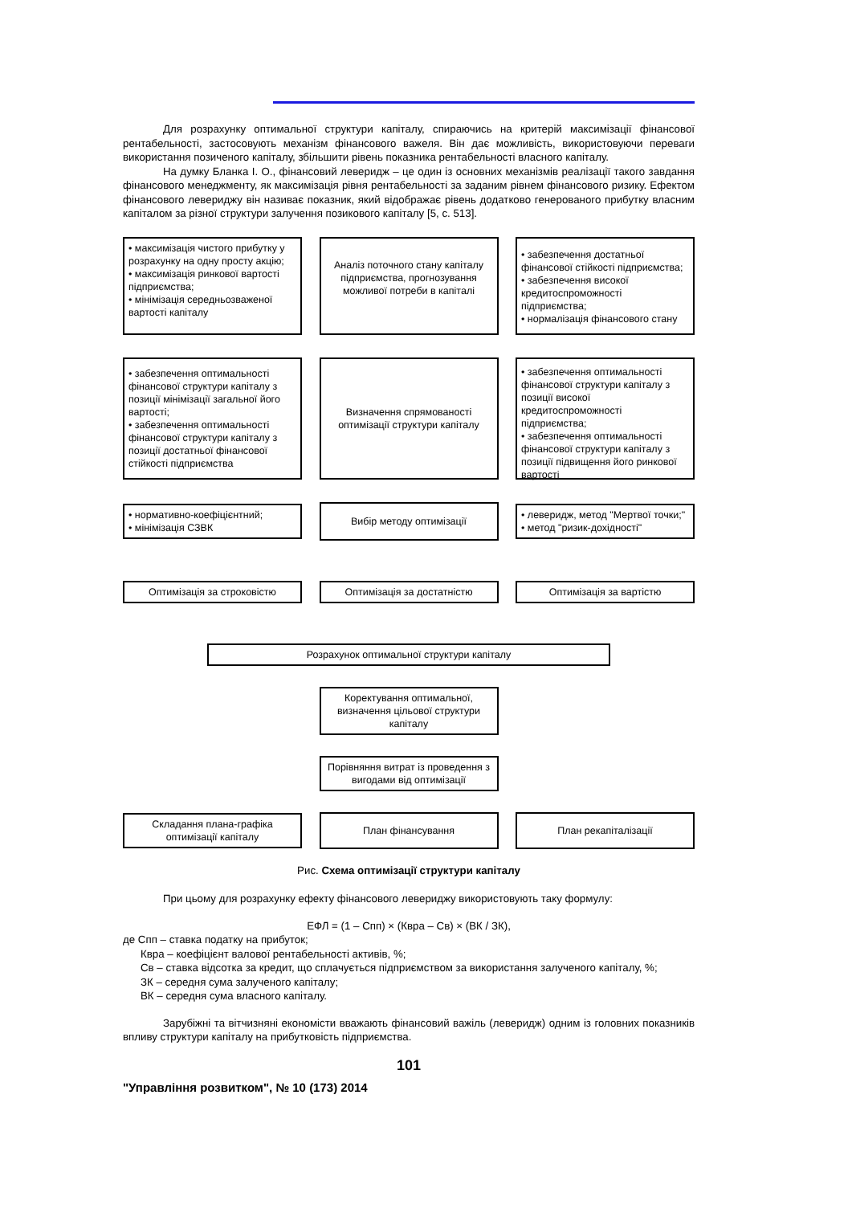Для розрахунку оптимальної структури капіталу, спираючись на критерій максимізації фінансової рентабельності, застосовують механізм фінансового важеля. Він дає можливість, використовуючи переваги використання позиченого капіталу, збільшити рівень показника рентабельності власного капіталу.
На думку Бланка І. О., фінансовий леверидж – це один із основних механізмів реалізації такого завдання фінансового менеджменту, як максимізація рівня рентабельності за заданим рівнем фінансового ризику. Ефектом фінансового левериджу він називає показник, який відображає рівень додатково генерованого прибутку власним капіталом за різної структури залучення позикового капіталу [5, с. 513].
• максимізація чистого прибутку у розрахунку на одну просту акцію;
• максимізація ринкової вартості підприємства;
• мінімізація середньозваженої вартості капіталу
Аналіз поточного стану капіталу підприємства, прогнозування можливої потреби в капіталі
• забезпечення достатньої фінансової стійкості підприємства;
• забезпечення високої кредитоспроможності підприємства;
• нормалізація фінансового стану
• забезпечення оптимальності фінансової структури капіталу з позиції мінімізації загальної його вартості;
• забезпечення оптимальності фінансової структури капіталу з позиції достатньої фінансової стійкості підприємства
Визначення спрямованості оптимізації структури капіталу
• забезпечення оптимальності фінансової структури капіталу з позиції високої кредитоспроможності підприємства;
• забезпечення оптимальності фінансової структури капіталу з позиції підвищення його ринкової вартості
• нормативно-коефіцієнтний;
• мінімізація СЗВК
Вибір методу оптимізації
• леверидж, метод "Мертвої точки;"
• метод "ризик-дохідності"
Оптимізація за строковістю Оптимізація за достатністю Оптимізація за вартістю
Розрахунок оптимальної структури капіталу
Коректування оптимальної, визначення цільової структури капіталу
Порівняння витрат із проведення з вигодами від оптимізації
Складання плана-графіка оптимізації капіталу
План фінансування План рекапіталізації
Рис. Схема оптимізації структури капіталу
При цьому для розрахунку ефекту фінансового левериджу використовують таку формулу:
ЕФЛ = (1 – Спп) × (Квра – Св) × (ВК / ЗК),
де Спп – ставка податку на прибуток;
Квра – коефіцієнт валової рентабельності активів, %;
Св – ставка відсотка за кредит, що сплачується підприємством за використання залученого капіталу, %;
ЗК – середня сума залученого капіталу;
ВК – середня сума власного капіталу.
Зарубіжні та вітчизняні економісти вважають фінансовий важіль (леверидж) одним із головних показників впливу структури капіталу на прибутковість підприємства.
101
"Управління розвитком", № 10 (173) 2014